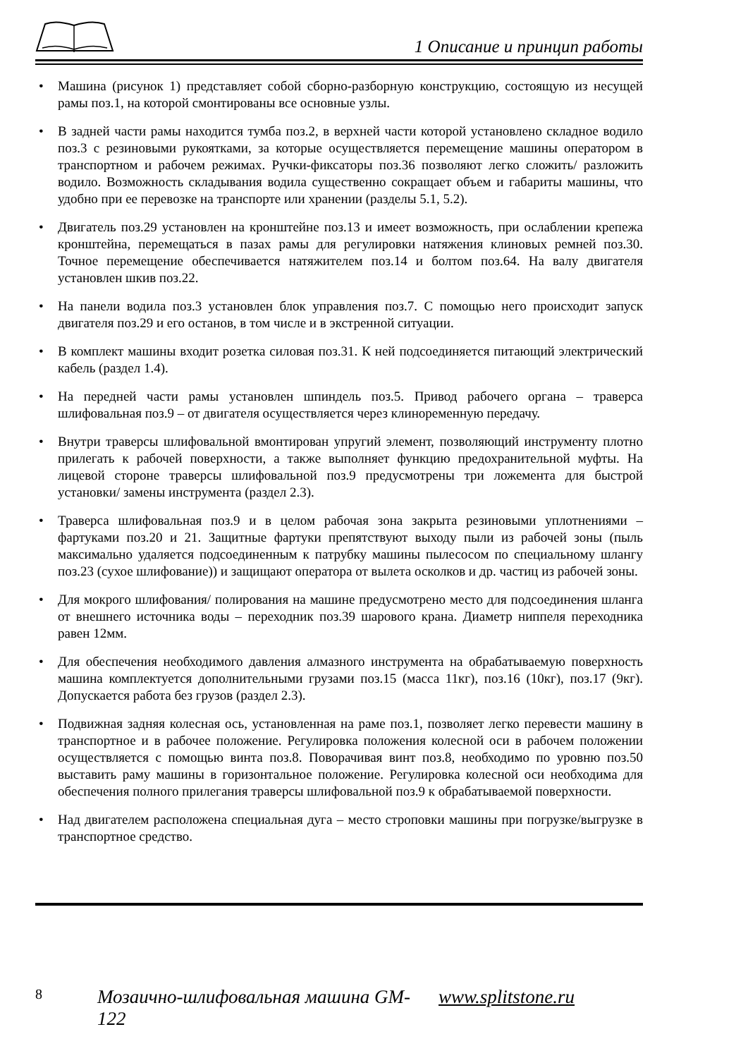1 Описание и принцип работы
• Машина (рисунок 1) представляет собой сборно-разборную конструкцию, состоящую из несущей рамы поз.1, на которой смонтированы все основные узлы.
• В задней части рамы находится тумба поз.2, в верхней части которой установлено складное водило поз.3 с резиновыми рукоятками, за которые осуществляется перемещение машины оператором в транспортном и рабочем режимах. Ручки-фиксаторы поз.36 позволяют легко сложить/ разложить водило. Возможность складывания водила существенно сокращает объем и габариты машины, что удобно при ее перевозке на транспорте или хранении (разделы 5.1, 5.2).
• Двигатель поз.29 установлен на кронштейне поз.13 и имеет возможность, при ослаблении крепежа кронштейна, перемещаться в пазах рамы для регулировки натяжения клиновых ремней поз.30. Точное перемещение обеспечивается натяжителем поз.14 и болтом поз.64. На валу двигателя установлен шкив поз.22.
• На панели водила поз.3 установлен блок управления поз.7. С помощью него происходит запуск двигателя поз.29 и его останов, в том числе и в экстренной ситуации.
• В комплект машины входит розетка силовая поз.31. К ней подсоединяется питающий электрический кабель (раздел 1.4).
• На передней части рамы установлен шпиндель поз.5. Привод рабочего органа – траверса шлифовальная поз.9 – от двигателя осуществляется через клиноременную передачу.
• Внутри траверсы шлифовальной вмонтирован упругий элемент, позволяющий инструменту плотно прилегать к рабочей поверхности, а также выполняет функцию предохранительной муфты. На лицевой стороне траверсы шлифовальной поз.9 предусмотрены три ложемента для быстрой установки/ замены инструмента (раздел 2.3).
• Траверса шлифовальная поз.9 и в целом рабочая зона закрыта резиновыми уплотнениями – фартуками поз.20 и 21. Защитные фартуки препятствуют выходу пыли из рабочей зоны (пыль максимально удаляется подсоединенным к патрубку машины пылесосом по специальному шлангу поз.23 (сухое шлифование)) и защищают оператора от вылета осколков и др. частиц из рабочей зоны.
• Для мокрого шлифования/ полирования на машине предусмотрено место для подсоединения шланга от внешнего источника воды – переходник поз.39 шарового крана. Диаметр ниппеля переходника равен 12мм.
• Для обеспечения необходимого давления алмазного инструмента на обрабатываемую поверхность машина комплектуется дополнительными грузами поз.15 (масса 11кг), поз.16 (10кг), поз.17 (9кг). Допускается работа без грузов (раздел 2.3).
• Подвижная задняя колесная ось, установленная на раме поз.1, позволяет легко перевести машину в транспортное и в рабочее положение. Регулировка положения колесной оси в рабочем положении осуществляется с помощью винта поз.8. Поворачивая винт поз.8, необходимо по уровню поз.50 выставить раму машины в горизонтальное положение. Регулировка колесной оси необходима для обеспечения полного прилегания траверсы шлифовальной поз.9 к обрабатываемой поверхности.
• Над двигателем расположена специальная дуга – место строповки машины при погрузке/выгрузке в транспортное средство.
8 Мозаично-шлифовальная машина GM-122 www.splitstone.ru